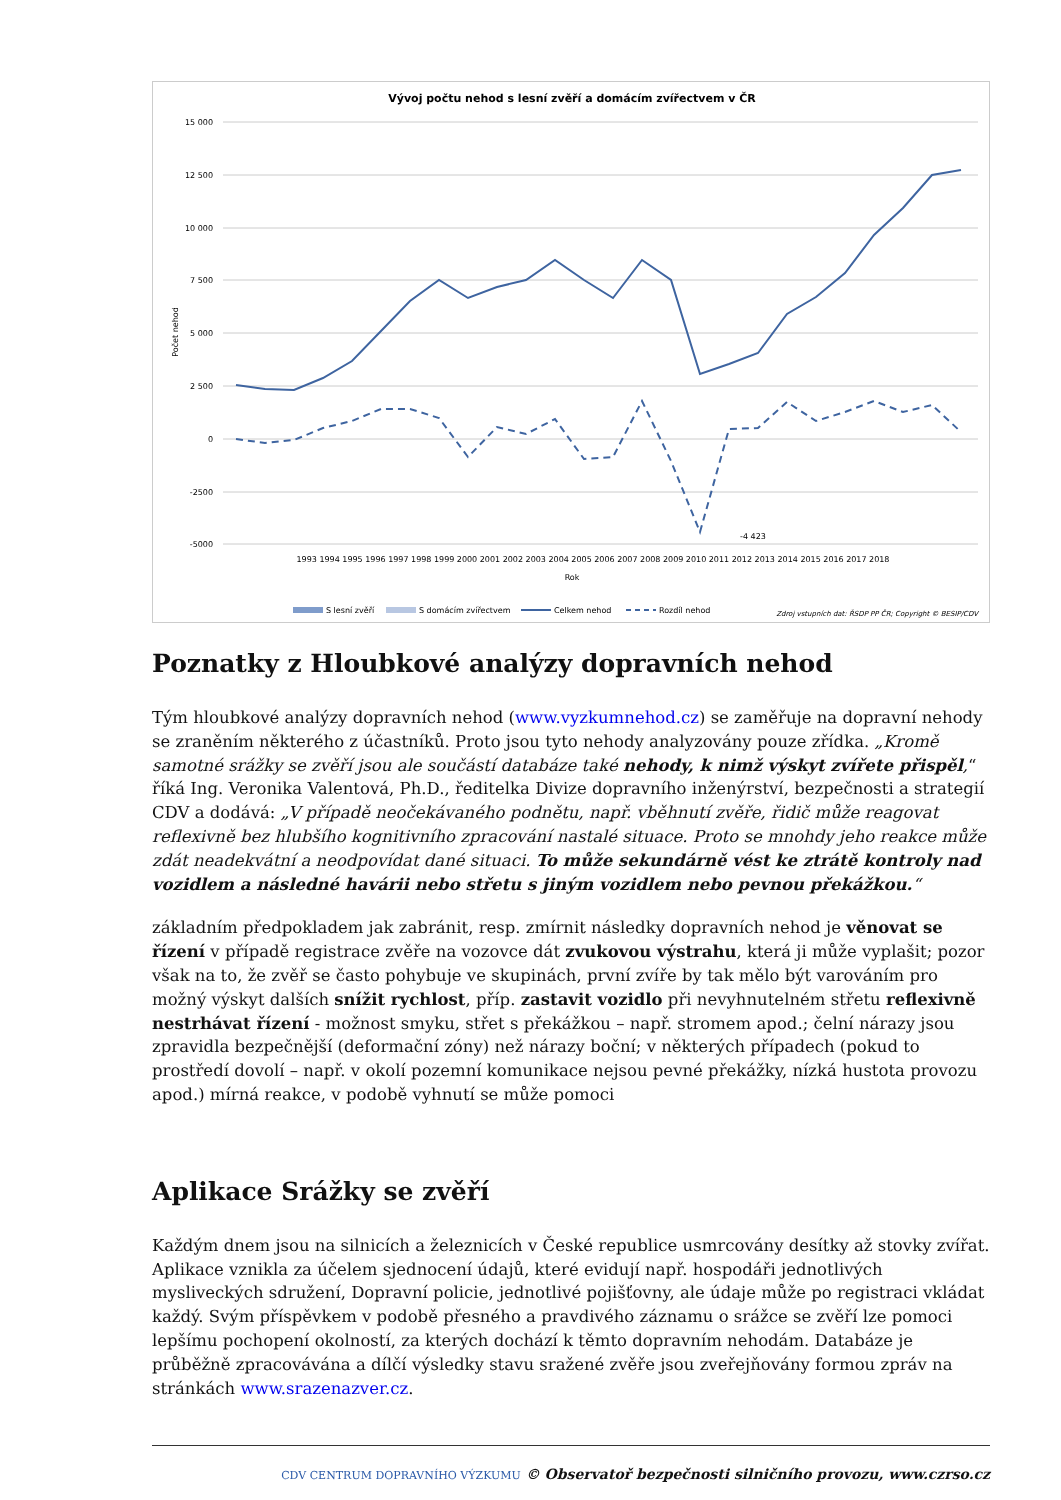Vývoj počtu nehod s lesní zvěří a domácím zvířectvem v ČR
15 000
12 500
10 000
7 500
5 000
2 500
0
-2500
-5000
Počet nehod
-4 423
1993 1994 1995 1996 1997 1998 1999 2000 2001 2002 2003 2004 2005 2006 2007 2008 2009 2010 2011 2012 2013 2014 2015 2016 2017 2018
Rok
S lesní zvěří
S domácím zvířectvem
Celkem nehod
Rozdíl nehod
Zdroj vstupních dat: ŘSDP PP ČR; Copyright © BESIP/CDV
Poznatky z Hloubkové analýzy dopravních nehod
Tým hloubkové analýzy dopravních nehod (www.vyzkumnehod.cz) se zaměřuje na dopravní nehody se zraněním některého z účastníků. Proto jsou tyto nehody analyzovány pouze zřídka. „Kromě samotné srážky se zvěří jsou ale součástí databáze také nehody, k nimž výskyt zvířete přispěl,“ říká Ing. Veronika Valentová, Ph.D., ředitelka Divize dopravního inženýrství, bezpečnosti a strategií CDV a dodává: „V případě neočekávaného podnětu, např. vběhnutí zvěře, řidič může reagovat reflexivně bez hlubšího kognitivního zpracování nastalé situace. Proto se mnohdy jeho reakce může zdát neadekvátní a neodpovídat dané situaci. To může sekundárně vést ke ztrátě kontroly nad vozidlem a následné havárii nebo střetu s jiným vozidlem nebo pevnou překážkou.“
základním předpokladem jak zabránit, resp. zmírnit následky dopravních nehod je věnovat se řízení v případě registrace zvěře na vozovce dát zvukovou výstrahu, která ji může vyplašit; pozor však na to, že zvěř se často pohybuje ve skupinách, první zvíře by tak mělo být varováním pro možný výskyt dalších snížit rychlost, příp. zastavit vozidlo při nevyhnutelném střetu reflexivně nestrhávat řízení - možnost smyku, střet s překážkou – např. stromem apod.; čelní nárazy jsou zpravidla bezpečnější (deformační zóny) než nárazy boční; v některých případech (pokud to prostředí dovolí – např. v okolí pozemní komunikace nejsou pevné překážky, nízká hustota provozu apod.) mírná reakce, v podobě vyhnutí se může pomoci
Aplikace Srážky se zvěří
Každým dnem jsou na silnicích a železnicích v České republice usmrcovány desítky až stovky zvířat. Aplikace vznikla za účelem sjednocení údajů, které evidují např. hospodáři jednotlivých mysliveckých sdružení, Dopravní policie, jednotlivé pojišťovny, ale údaje může po registraci vkládat každý. Svým příspěvkem v podobě přesného a pravdivého záznamu o srážce se zvěří lze pomoci lepšímu pochopení okolností, za kterých dochází k těmto dopravním nehodám. Databáze je průběžně zpracovávána a dílčí výsledky stavu sražené zvěře jsou zveřejňovány formou zpráv na stránkách www.srazenazver.cz.
CDV CENTRUM DOPRAVNÍHO VÝZKUMU © Observatoř bezpečnosti silničního provozu, www.czrso.cz